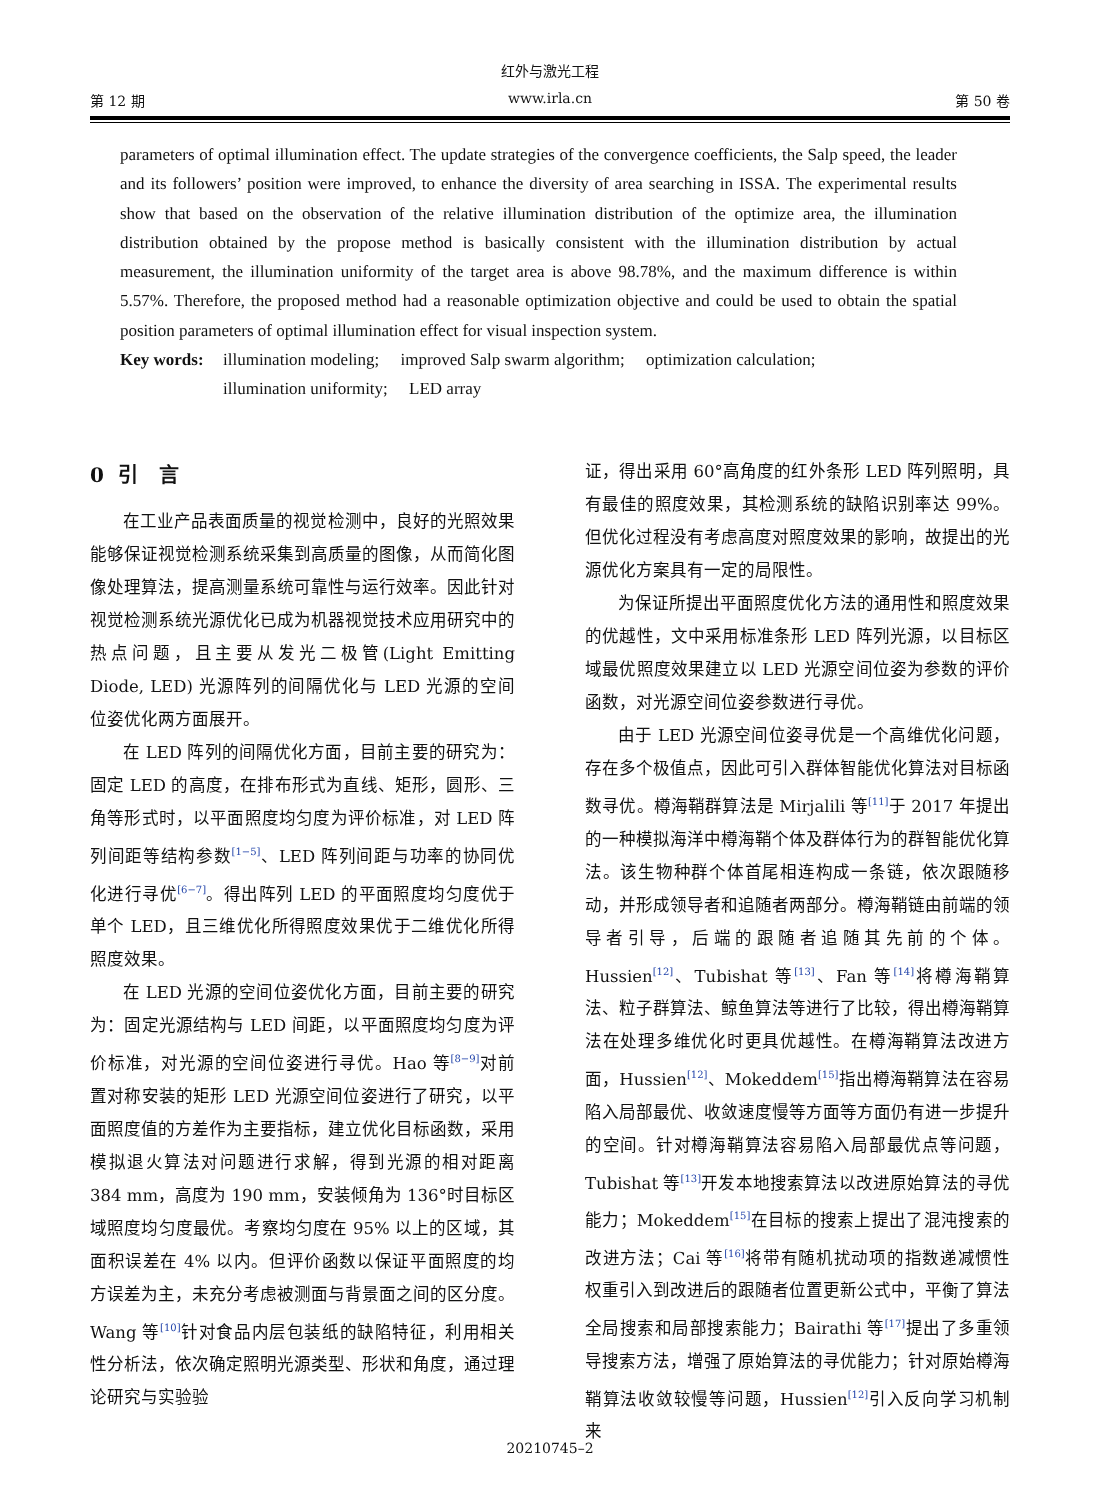红外与激光工程
第 12 期 www.irla.cn 第 50 卷
parameters of optimal illumination effect. The update strategies of the convergence coefficients, the Salp speed, the leader and its followers’ position were improved, to enhance the diversity of area searching in ISSA. The experimental results show that based on the observation of the relative illumination distribution of the optimize area, the illumination distribution obtained by the propose method is basically consistent with the illumination distribution by actual measurement, the illumination uniformity of the target area is above 98.78%, and the maximum difference is within 5.57%. Therefore, the proposed method had a reasonable optimization objective and could be used to obtain the spatial position parameters of optimal illumination effect for visual inspection system.
Key words: illumination modeling; improved Salp swarm algorithm; optimization calculation;
illumination uniformity; LED array
0 引 言
在工业产品表面质量的视觉检测中，良好的光照效果能够保证视觉检测系统采集到高质量的图像，从而简化图像处理算法，提高测量系统可靠性与运行效率。因此针对视觉检测系统光源优化已成为机器视觉技术应用研究中的热点问题，且主要从发光二极管(Light Emitting Diode, LED) 光源阵列的间隔优化与 LED 光源的空间位姿优化两方面展开。
在 LED 阵列的间隔优化方面，目前主要的研究为：固定 LED 的高度，在排布形式为直线、矩形，圆形、三角等形式时，以平面照度均匀度为评价标准，对 LED 阵列间距等结构参数<sup>[1−5]</sup>、LED 阵列间距与功率的协同优化进行寻优<sup>[6−7]</sup>。得出阵列 LED 的平面照度均匀度优于单个 LED，且三维优化所得照度效果优于二维优化所得照度效果。
在 LED 光源的空间位姿优化方面，目前主要的研究为：固定光源结构与 LED 间距，以平面照度均匀度为评价标准，对光源的空间位姿进行寻优。Hao 等<sup>[8−9]</sup>对前置对称安装的矩形 LED 光源空间位姿进行了研究，以平面照度值的方差作为主要指标，建立优化目标函数，采用模拟退火算法对问题进行求解，得到光源的相对距离 384 mm，高度为 190 mm，安装倾角为 136°时目标区域照度均匀度最优。考察均匀度在 95% 以上的区域，其面积误差在 4% 以内。但评价函数以保证平面照度的均方误差为主，未充分考虑被测面与背景面之间的区分度。Wang 等<sup>[10]</sup>针对食品内层包装纸的缺陷特征，利用相关性分析法，依次确定照明光源类型、形状和角度，通过理论研究与实验验
证，得出采用 60°高角度的红外条形 LED 阵列照明，具有最佳的照度效果，其检测系统的缺陷识别率达 99%。但优化过程没有考虑高度对照度效果的影响，故提出的光源优化方案具有一定的局限性。
为保证所提出平面照度优化方法的通用性和照度效果的优越性，文中采用标准条形 LED 阵列光源，以目标区域最优照度效果建立以 LED 光源空间位姿为参数的评价函数，对光源空间位姿参数进行寻优。
由于 LED 光源空间位姿寻优是一个高维优化问题，存在多个极值点，因此可引入群体智能优化算法对目标函数寻优。樽海鞘群算法是 Mirjalili 等<sup>[11]</sup>于 2017 年提出的一种模拟海洋中樽海鞘个体及群体行为的群智能优化算法。该生物种群个体首尾相连构成一条链，依次跟随移动，并形成领导者和追随者两部分。樽海鞘链由前端的领导者引导，后端的跟随者追随其先前的个体。Hussien<sup>[12]</sup>、Tubishat 等<sup>[13]</sup>、Fan 等<sup>[14]</sup>将樽海鞘算法、粒子群算法、鲸鱼算法等进行了比较，得出樽海鞘算法在处理多维优化时更具优越性。在樽海鞘算法改进方面，Hussien<sup>[12]</sup>、Mokeddem<sup>[15]</sup>指出樽海鞘算法在容易陷入局部最优、收敛速度慢等方面等方面仍有进一步提升的空间。针对樽海鞘算法容易陷入局部最优点等问题，Tubishat 等<sup>[13]</sup>开发本地搜索算法以改进原始算法的寻优能力；Mokeddem<sup>[15]</sup>在目标的搜索上提出了混沌搜索的改进方法；Cai 等<sup>[16]</sup>将带有随机扰动项的指数递减惯性权重引入到改进后的跟随者位置更新公式中，平衡了算法全局搜索和局部搜索能力；Bairathi 等<sup>[17]</sup>提出了多重领导搜索方法，增强了原始算法的寻优能力；针对原始樽海鞘算法收敛较慢等问题，Hussien<sup>[12]</sup>引入反向学习机制来
20210745–2